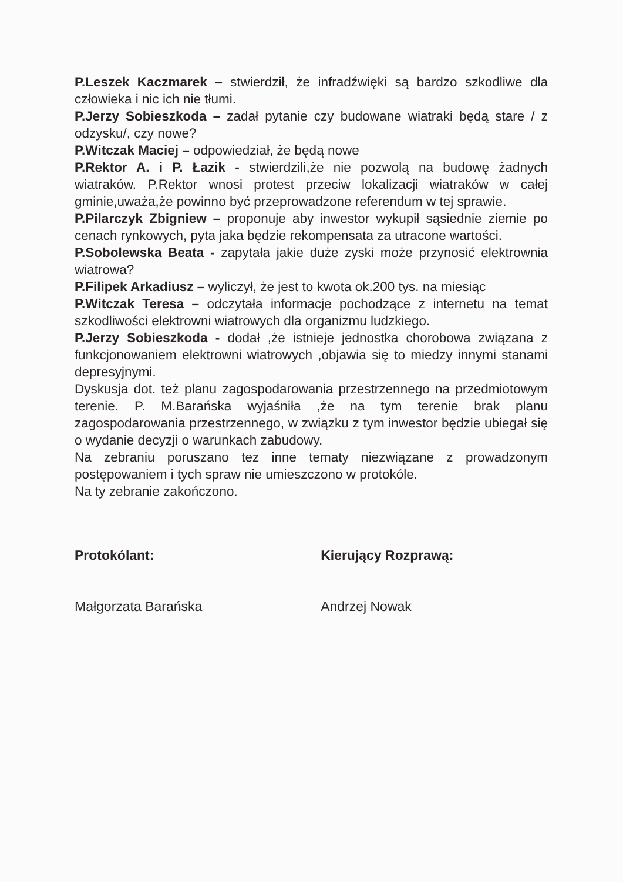P.Leszek Kaczmarek – stwierdził, że infradźwięki są bardzo szkodliwe dla człowieka i nic ich nie tłumi.
P.Jerzy Sobieszkoda – zadał pytanie czy budowane wiatraki będą stare / z odzysku/, czy nowe?
P.Witczak Maciej – odpowiedział, że będą nowe
P.Rektor A. i P. Łazik - stwierdzili,że nie pozwolą na budowę żadnych wiatraków. P.Rektor wnosi protest przeciw lokalizacji wiatraków w całej gminie,uważa,że powinno być przeprowadzone referendum w tej sprawie.
P.Pilarczyk Zbigniew – proponuje aby inwestor wykupił sąsiednie ziemie po cenach rynkowych, pyta jaka będzie rekompensata za utracone wartości.
P.Sobolewska Beata - zapytała jakie duże zyski może przynosić elektrownia wiatrowa?
P.Filipek Arkadiusz – wyliczył, że jest to kwota ok.200 tys. na miesiąc
P.Witczak Teresa – odczytała informacje pochodzące z internetu na temat szkodliwości elektrowni wiatrowych dla organizmu ludzkiego.
P.Jerzy Sobieszkoda - dodał ,że istnieje jednostka chorobowa związana z funkcjonowaniem elektrowni wiatrowych ,objawia się to miedzy innymi stanami depresyjnymi.
Dyskusja dot. też planu zagospodarowania przestrzennego na przedmiotowym terenie. P. M.Barańska wyjaśniła ,że na tym terenie brak planu zagospodarowania przestrzennego, w związku z tym inwestor będzie ubiegał się o wydanie decyzji o warunkach zabudowy.
Na zebraniu poruszano tez inne tematy niezwiązane z prowadzonym postępowaniem i tych spraw nie umieszczono w protokóle.
Na ty zebranie zakończono.
Protokólant: Kierujący Rozprawą:
Małgorzata Barańska Andrzej Nowak